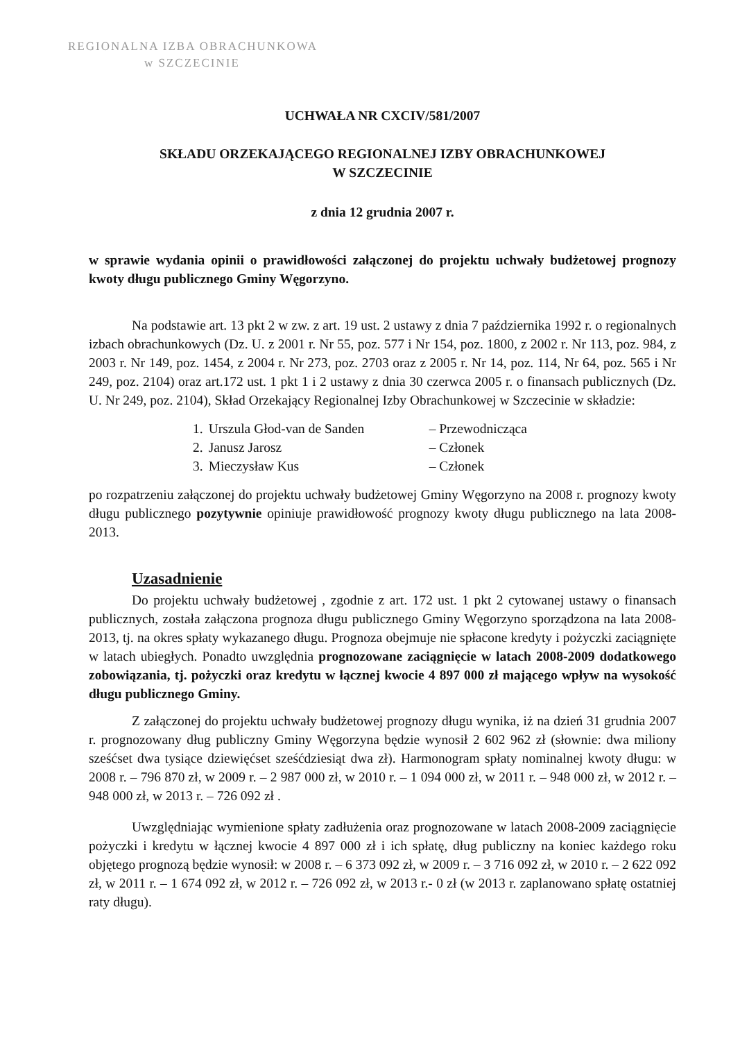REGIONALNA IZBA OBRACHUNKOWA
w SZCZECINIE
UCHWAŁA NR CXCIV/581/2007
SKŁADU ORZEKAJĄCEGO REGIONALNEJ IZBY OBRACHUNKOWEJ
W SZCZECINIE
z dnia 12 grudnia 2007 r.
w sprawie wydania opinii o prawidłowości załączonej do projektu uchwały budżetowej prognozy kwoty długu publicznego Gminy Węgorzyno.
Na podstawie art. 13 pkt 2 w zw. z art. 19 ust. 2 ustawy z dnia 7 października 1992 r. o regionalnych izbach obrachunkowych (Dz. U. z 2001 r. Nr 55, poz. 577 i Nr 154, poz. 1800, z 2002 r. Nr 113, poz. 984, z 2003 r. Nr 149, poz. 1454, z 2004 r. Nr 273, poz. 2703 oraz z 2005 r. Nr 14, poz. 114, Nr 64, poz. 565 i Nr 249, poz. 2104) oraz art.172 ust. 1 pkt 1 i 2 ustawy z dnia 30 czerwca 2005 r. o finansach publicznych (Dz. U. Nr 249, poz. 2104), Skład Orzekający Regionalnej Izby Obrachunkowej w Szczecinie w składzie:
| 1. | Urszula Głod-van de Sanden | – Przewodnicząca |
| 2. | Janusz Jarosz | – Członek |
| 3. | Mieczysław Kus | – Członek |
po rozpatrzeniu załączonej do projektu uchwały budżetowej Gminy Węgorzyno na 2008 r. prognozy kwoty długu publicznego pozytywnie opiniuje prawidłowość prognozy kwoty długu publicznego na lata 2008-2013.
Uzasadnienie
Do projektu uchwały budżetowej , zgodnie z art. 172 ust. 1 pkt 2 cytowanej ustawy o finansach publicznych, została załączona prognoza długu publicznego Gminy Węgorzyno sporządzona na lata 2008-2013, tj. na okres spłaty wykazanego długu. Prognoza obejmuje nie spłacone kredyty i pożyczki zaciągnięte w latach ubiegłych. Ponadto uwzględnia prognozowane zaciągnięcie w latach 2008-2009 dodatkowego zobowiązania, tj. pożyczki oraz kredytu w łącznej kwocie 4 897 000 zł mającego wpływ na wysokość długu publicznego Gminy.
Z załączonej do projektu uchwały budżetowej prognozy długu wynika, iż na dzień 31 grudnia 2007 r. prognozowany dług publiczny Gminy Węgorzyna będzie wynosił 2 602 962 zł (słownie: dwa miliony sześćset dwa tysiące dziewięćset sześćdziesiąt dwa zł). Harmonogram spłaty nominalnej kwoty długu: w 2008 r. – 796 870 zł, w 2009 r. – 2 987 000 zł, w 2010 r. – 1 094 000 zł, w 2011 r. – 948 000 zł, w 2012 r. – 948 000 zł, w 2013 r. – 726 092 zł .
Uwzględniając wymienione spłaty zadłużenia oraz prognozowane w latach 2008-2009 zaciągnięcie pożyczki i kredytu w łącznej kwocie 4 897 000 zł i ich spłatę, dług publiczny na koniec każdego roku objętego prognozą będzie wynosił: w 2008 r. – 6 373 092 zł, w 2009 r. – 3 716 092 zł, w 2010 r. – 2 622 092 zł, w 2011 r. – 1 674 092 zł, w 2012 r. – 726 092 zł, w 2013 r.- 0 zł (w 2013 r. zaplanowano spłatę ostatniej raty długu).